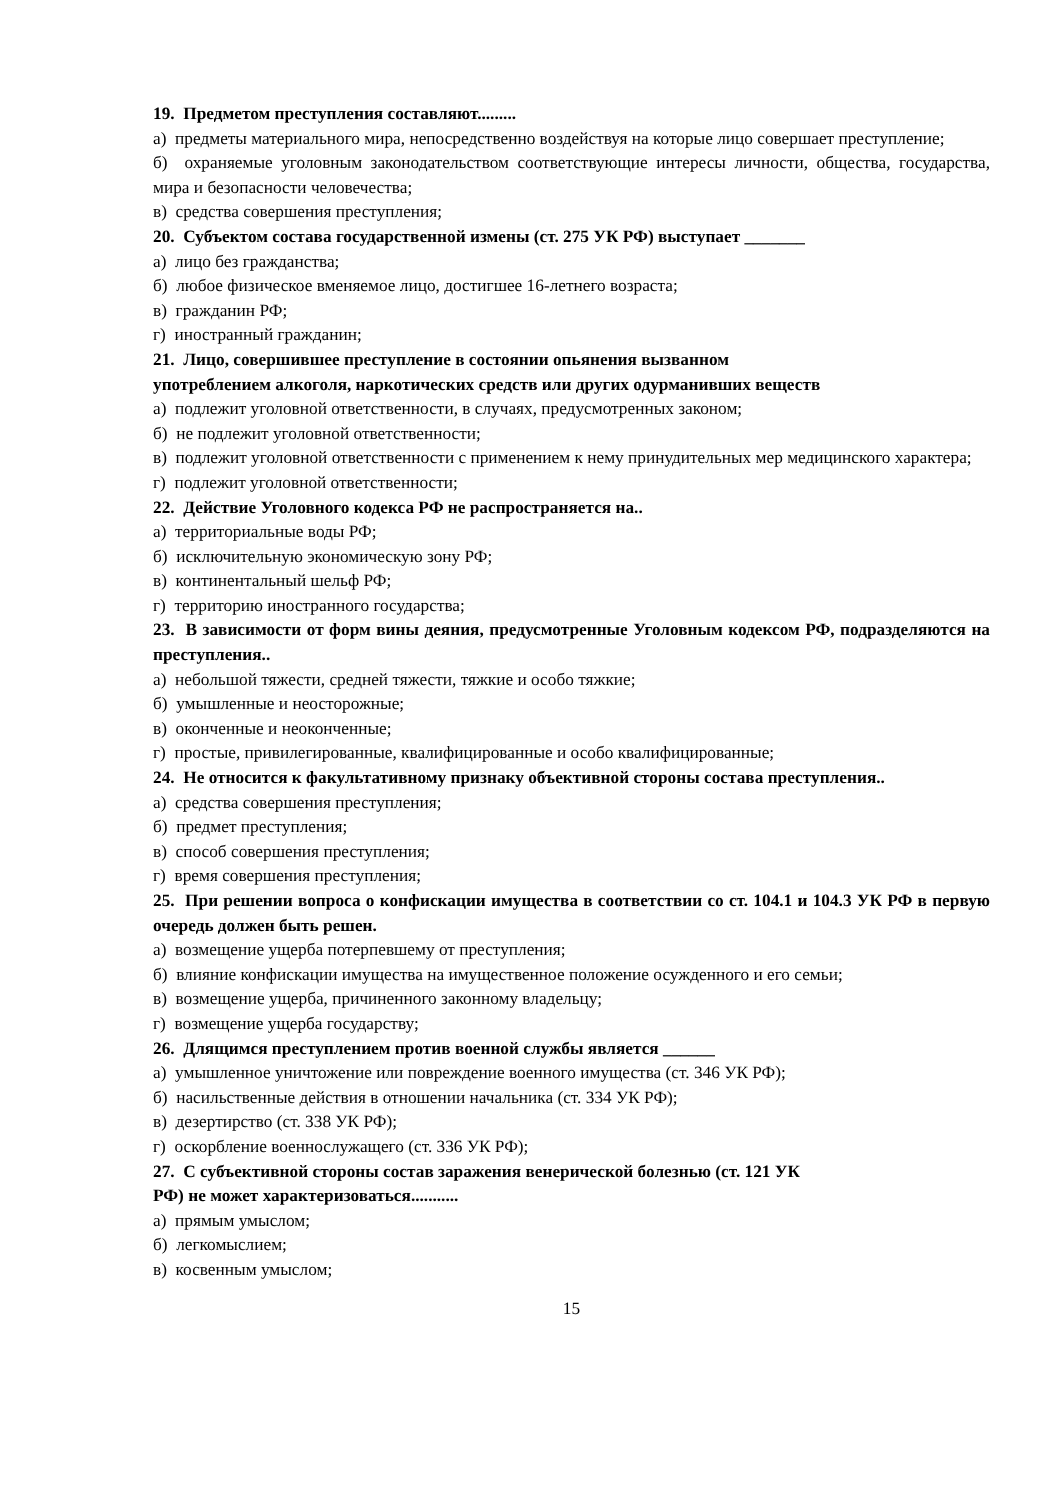19. Предметом преступления составляют.........
а) предметы материального мира, непосредственно воздействуя на которые лицо совершает преступление;
б) охраняемые уголовным законодательством соответствующие интересы личности, общества, государства, мира и безопасности человечества;
в) средства совершения преступления;
20. Субъектом состава государственной измены (ст. 275 УК РФ) выступает _______
а) лицо без гражданства;
б) любое физическое вменяемое лицо, достигшее 16-летнего возраста;
в) гражданин РФ;
г) иностранный гражданин;
21. Лицо, совершившее преступление в состоянии опьянения вызванном
употреблением алкоголя, наркотических средств или других одурманивших веществ
а) подлежит уголовной ответственности, в случаях, предусмотренных законом;
б) не подлежит уголовной ответственности;
в) подлежит уголовной ответственности с применением к нему принудительных мер медицинского характера;
г) подлежит уголовной ответственности;
22. Действие Уголовного кодекса РФ не распространяется на..
а) территориальные воды РФ;
б) исключительную экономическую зону РФ;
в) континентальный шельф РФ;
г) территорию иностранного государства;
23. В зависимости от форм вины деяния, предусмотренные Уголовным кодексом РФ, подразделяются на преступления..
а) небольшой тяжести, средней тяжести, тяжкие и особо тяжкие;
б) умышленные и неосторожные;
в) оконченные и неоконченные;
г) простые, привилегированные, квалифицированные и особо квалифицированные;
24. Не относится к факультативному признаку объективной стороны состава преступления..
а) средства совершения преступления;
б) предмет преступления;
в) способ совершения преступления;
г) время совершения преступления;
25. При решении вопроса о конфискации имущества в соответствии со ст. 104.1 и 104.3 УК РФ в первую очередь должен быть решен.
а) возмещение ущерба потерпевшему от преступления;
б) влияние конфискации имущества на имущественное положение осужденного и его семьи;
в) возмещение ущерба, причиненного законному владельцу;
г) возмещение ущерба государству;
26. Длящимся преступлением против военной службы является ______
а) умышленное уничтожение или повреждение военного имущества (ст. 346 УК РФ);
б) насильственные действия в отношении начальника (ст. 334 УК РФ);
в) дезертирство (ст. 338 УК РФ);
г) оскорбление военнослужащего (ст. 336 УК РФ);
27. С субъективной стороны состав заражения венерической болезнью (ст. 121 УК
РФ) не может характеризоваться...........
а) прямым умыслом;
б) легкомыслием;
в) косвенным умыслом;
15